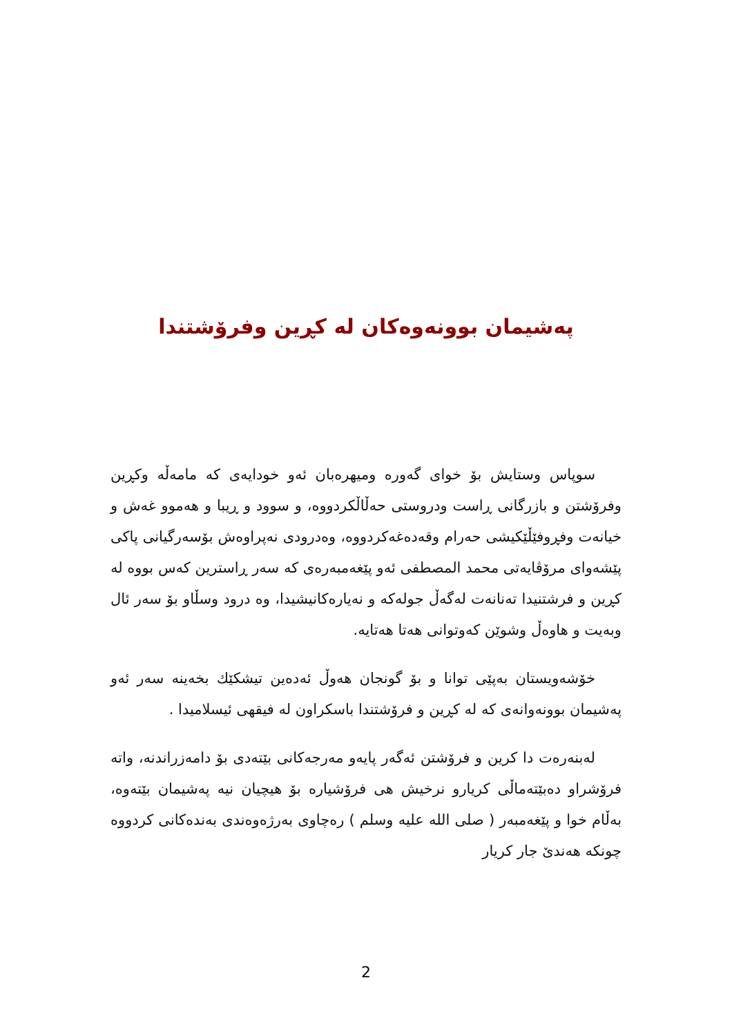پەشیمان بوونەوەکان لە کڕین وفرۆشتندا
سوپاس وستایش بۆ خوای گەورە ومیهرەبان ئەو خودایەی کە مامەڵە وکڕین وفرۆشتن و بازرگانی ڕاست ودروستی حەڵاڵکردووە، و سوود و ڕیبا و هەموو غەش و خیانەت وفڕوفێڵێکیشی حەرام وقەدەغەکردووە، وەدرودی نەپراوەش بۆسەرگیانی پاکی پێشەوای مرۆڤایەتی محمد المصطفی ئەو پێغەمبەرەی کە سەر ڕاسترین کەس بووە لە کڕین و فرشتنیدا تەنانەت لەگەڵ جولەکە و نەیارەکانیشیدا، وە درود وسڵاو بۆ سەر ئال وبەیت و هاوەڵ وشوێن کەوتوانی هەتا هەتایە.
خۆشەویستان بەپێی توانا و بۆ گونجان هەوڵ ئەدەین تیشکێك بخەینە سەر ئەو پەشیمان بوونەوانەی کە لە کڕین و فرۆشتندا باسکراون لە فیقهی ئیسلامیدا .
لەبنەرەت دا کرین و فرۆشتن ئەگەر پایەو مەرجەکانی بێتەدی بۆ دامەزراندنە، واتە فرۆشراو دەبێتەماڵی کریارو نرخیش هی فرۆشیارە بۆ هیچیان نیە پەشیمان بێتەوە، بەڵام خوا و پێغەمبەر ( صلى الله عليه وسلم ) رەچاوی بەرژەوەندی بەندەکانی کردووە چونکە هەندێ جار کریار
2